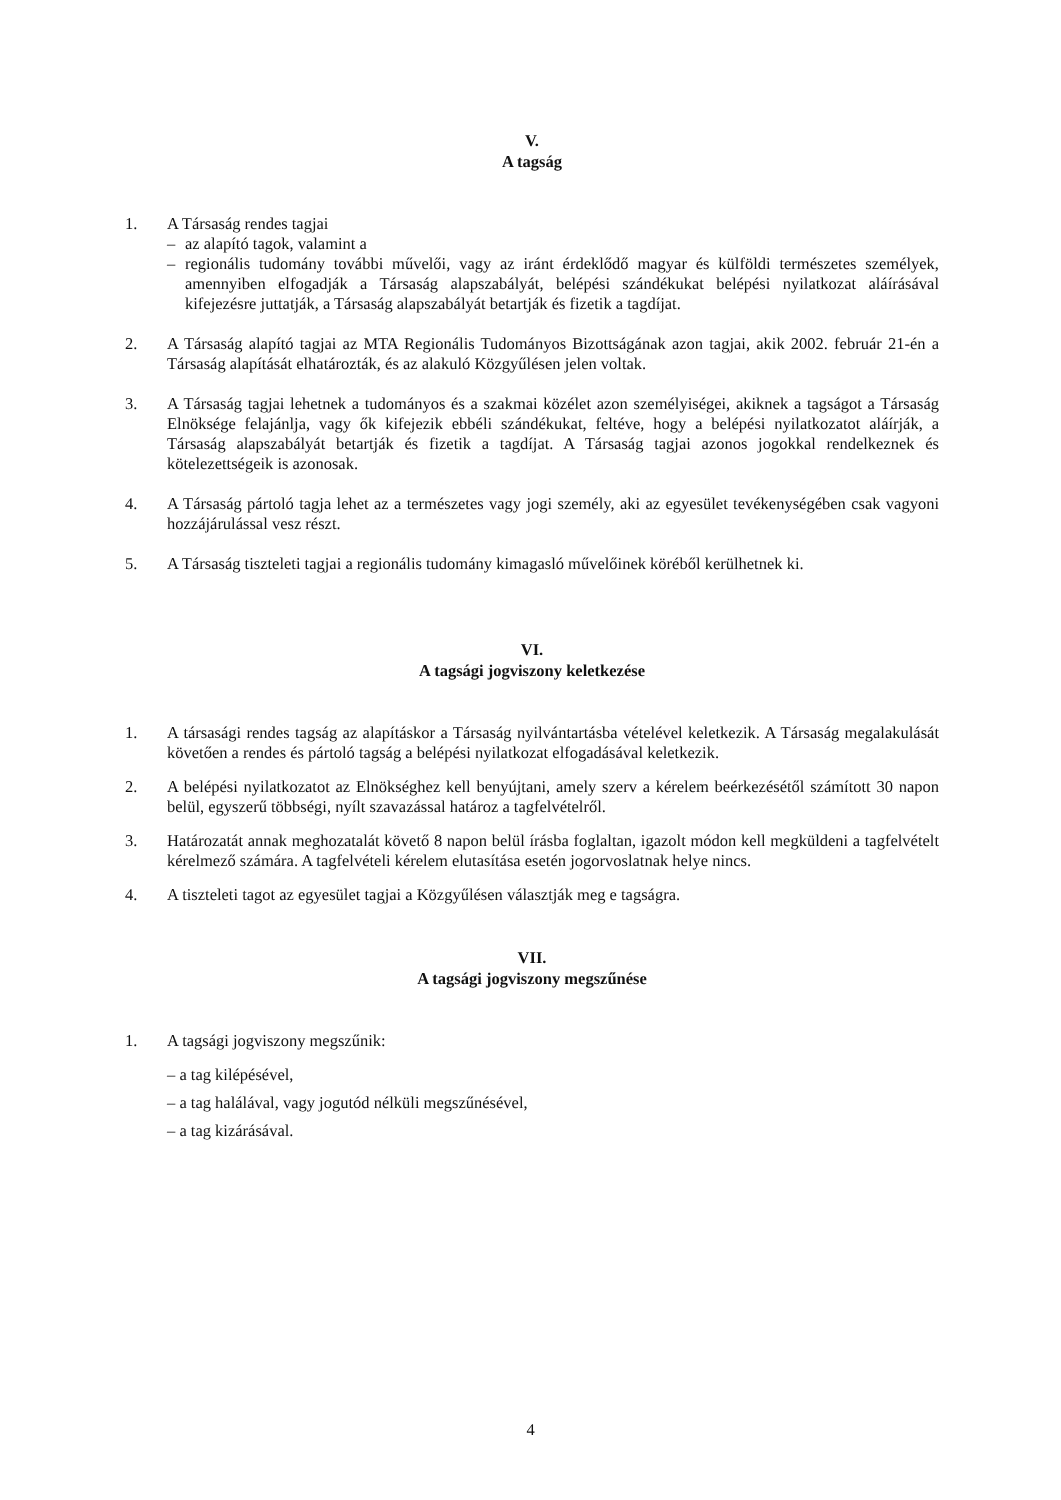V.
A tagság
1. A Társaság rendes tagjai
– az alapító tagok, valamint a
– regionális tudomány további művelői, vagy az iránt érdeklődő magyar és külföldi természetes személyek, amennyiben elfogadják a Társaság alapszabályát, belépési szándékukat belépési nyilatkozat aláírásával kifejezésre juttatják, a Társaság alapszabályát betartják és fizetik a tagdíjat.
2. A Társaság alapító tagjai az MTA Regionális Tudományos Bizottságának azon tagjai, akik 2002. február 21-én a Társaság alapítását elhatározták, és az alakuló Közgyűlésen jelen voltak.
3. A Társaság tagjai lehetnek a tudományos és a szakmai közélet azon személyiségei, akiknek a tagságot a Társaság Elnöksége felajánlja, vagy ők kifejezik ebbéli szándékukat, feltéve, hogy a belépési nyilatkozatot aláírják, a Társaság alapszabályát betartják és fizetik a tagdíjat. A Társaság tagjai azonos jogokkal rendelkeznek és kötelezettségeik is azonosak.
4. A Társaság pártoló tagja lehet az a természetes vagy jogi személy, aki az egyesület tevékenységében csak vagyoni hozzájárulással vesz részt.
5. A Társaság tiszteleti tagjai a regionális tudomány kimagasló művelőinek köréből kerülhetnek ki.
VI.
A tagsági jogviszony keletkezése
1. A társasági rendes tagság az alapításkor a Társaság nyilvántartásba vételével keletkezik. A Társaság megalakulását követően a rendes és pártoló tagság a belépési nyilatkozat elfogadásával keletkezik.
2. A belépési nyilatkozatot az Elnökséghez kell benyújtani, amely szerv a kérelem beérkezésétől számított 30 napon belül, egyszerű többségi, nyílt szavazással határoz a tagfelvételről.
3. Határozatát annak meghozatalát követő 8 napon belül írásba foglaltan, igazolt módon kell megküldeni a tagfelvételt kérelmező számára. A tagfelvételi kérelem elutasítása esetén jogorvoslatnak helye nincs.
4. A tiszteleti tagot az egyesület tagjai a Közgyűlésen választják meg e tagságra.
VII.
A tagsági jogviszony megszűnése
1. A tagsági jogviszony megszűnik:
– a tag kilépésével,
– a tag halálával, vagy jogutód nélküli megszűnésével,
– a tag kizárásával.
4